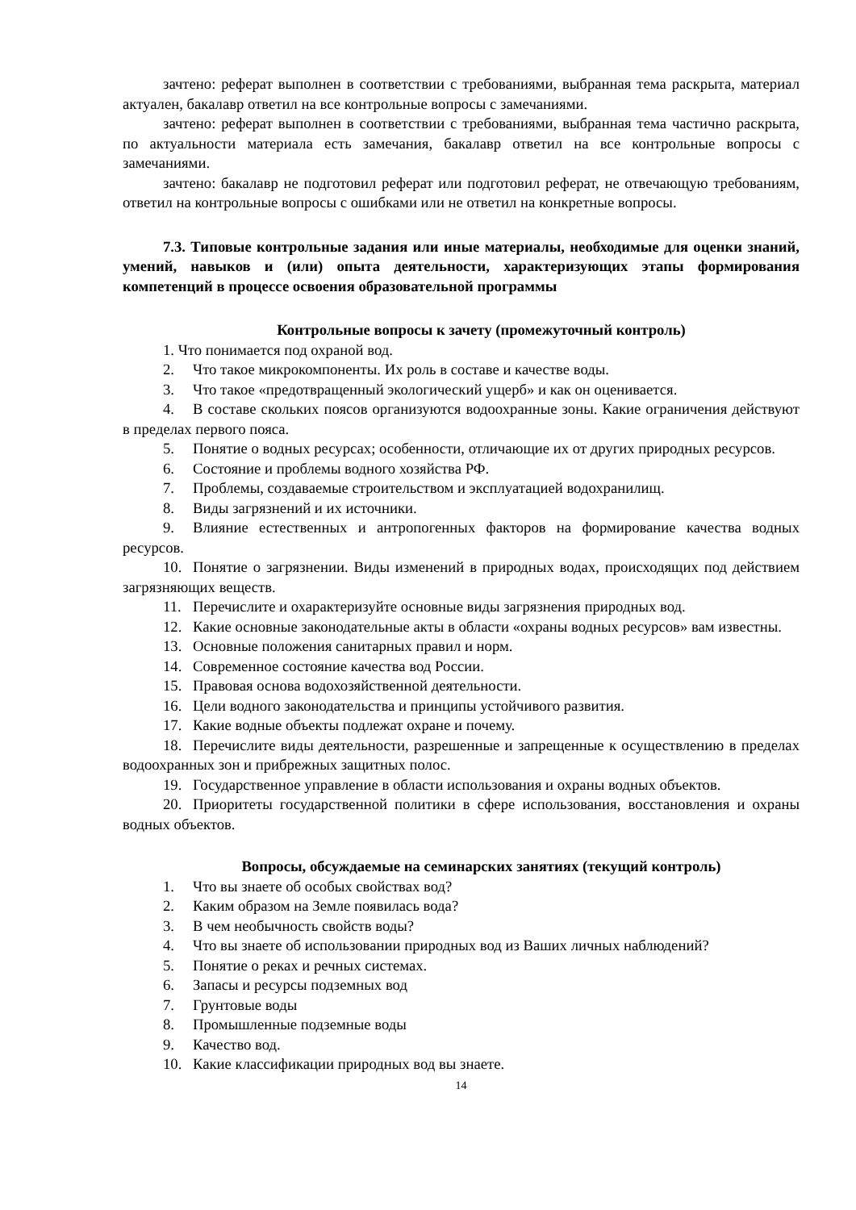зачтено: реферат выполнен в соответствии с требованиями, выбранная тема раскрыта, материал актуален, бакалавр ответил на все контрольные вопросы с замечаниями.
зачтено: реферат выполнен в соответствии с требованиями, выбранная тема частично раскрыта, по актуальности материала есть замечания, бакалавр ответил на все контрольные вопросы с замечаниями.
зачтено: бакалавр не подготовил реферат или подготовил реферат, не отвечающую требованиям, ответил на контрольные вопросы с ошибками или не ответил на конкретные вопросы.
7.3. Типовые контрольные задания или иные материалы, необходимые для оценки знаний, умений, навыков и (или) опыта деятельности, характеризующих этапы формирования компетенций в процессе освоения образовательной программы
Контрольные вопросы к зачету (промежуточный контроль)
1. Что понимается под охраной вод.
2. Что такое микрокомпоненты. Их роль в составе и качестве воды.
3. Что такое «предотвращенный экологический ущерб» и как он оценивается.
4. В составе скольких поясов организуются водоохранные зоны. Какие ограничения действуют в пределах первого пояса.
5. Понятие о водных ресурсах; особенности, отличающие их от других природных ресурсов.
6. Состояние и проблемы водного хозяйства РФ.
7. Проблемы, создаваемые строительством и эксплуатацией водохранилищ.
8. Виды загрязнений и их источники.
9. Влияние естественных и антропогенных факторов на формирование качества водных ресурсов.
10. Понятие о загрязнении. Виды изменений в природных водах, происходящих под действием загрязняющих веществ.
11. Перечислите и охарактеризуйте основные виды загрязнения природных вод.
12. Какие основные законодательные акты в области «охраны водных ресурсов» вам известны.
13. Основные положения санитарных правил и норм.
14. Современное состояние качества вод России.
15. Правовая основа водохозяйственной деятельности.
16. Цели водного законодательства и принципы устойчивого развития.
17. Какие водные объекты подлежат охране и почему.
18. Перечислите виды деятельности, разрешенные и запрещенные к осуществлению в пределах водоохранных зон и прибрежных защитных полос.
19. Государственное управление в области использования и охраны водных объектов.
20. Приоритеты государственной политики в сфере использования, восстановления и охраны водных объектов.
Вопросы, обсуждаемые на семинарских занятиях (текущий контроль)
1. Что вы знаете об особых свойствах вод?
2. Каким образом на Земле появилась вода?
3. В чем необычность свойств воды?
4. Что вы знаете об использовании природных вод из Ваших личных наблюдений?
5. Понятие о реках и речных системах.
6. Запасы и ресурсы подземных вод
7. Грунтовые воды
8. Промышленные подземные воды
9. Качество вод.
10. Какие классификации природных вод вы знаете.
14